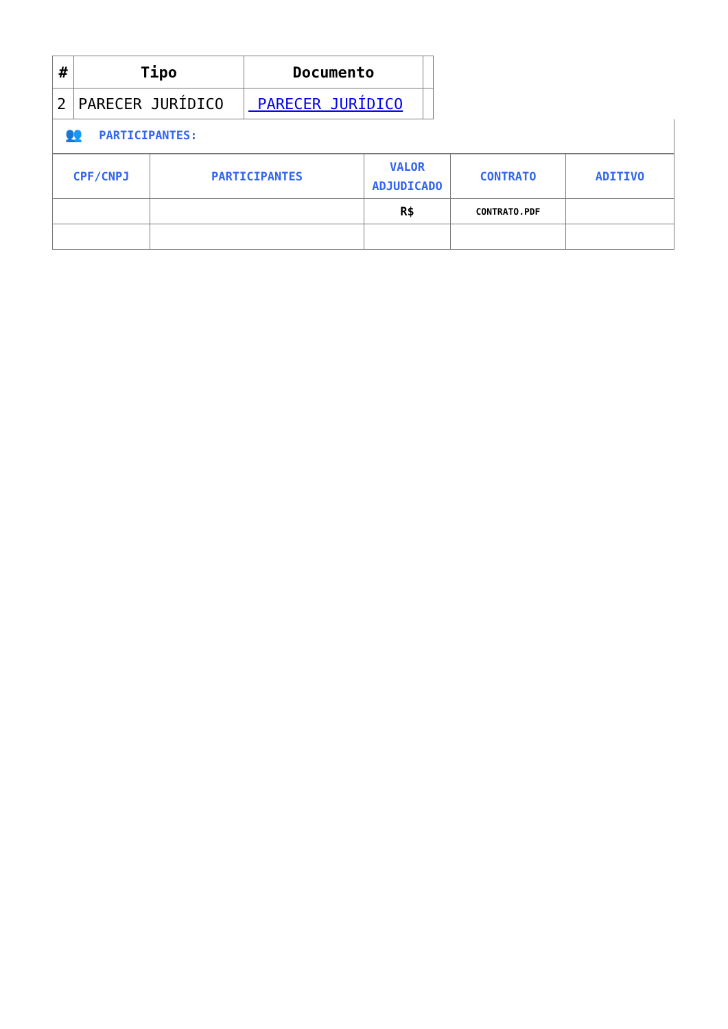| # | Tipo | Documento | |
| --- | --- | --- | --- |
| 2 | PARECER JURÍDICO | PARECER JURÍDICO | |
👥 PARTICIPANTES:
| CPF/CNPJ | PARTICIPANTES | VALOR ADJUDICADO | CONTRATO | ADITIVO |
| --- | --- | --- | --- | --- |
| | | R$ | CONTRATO.PDF | |